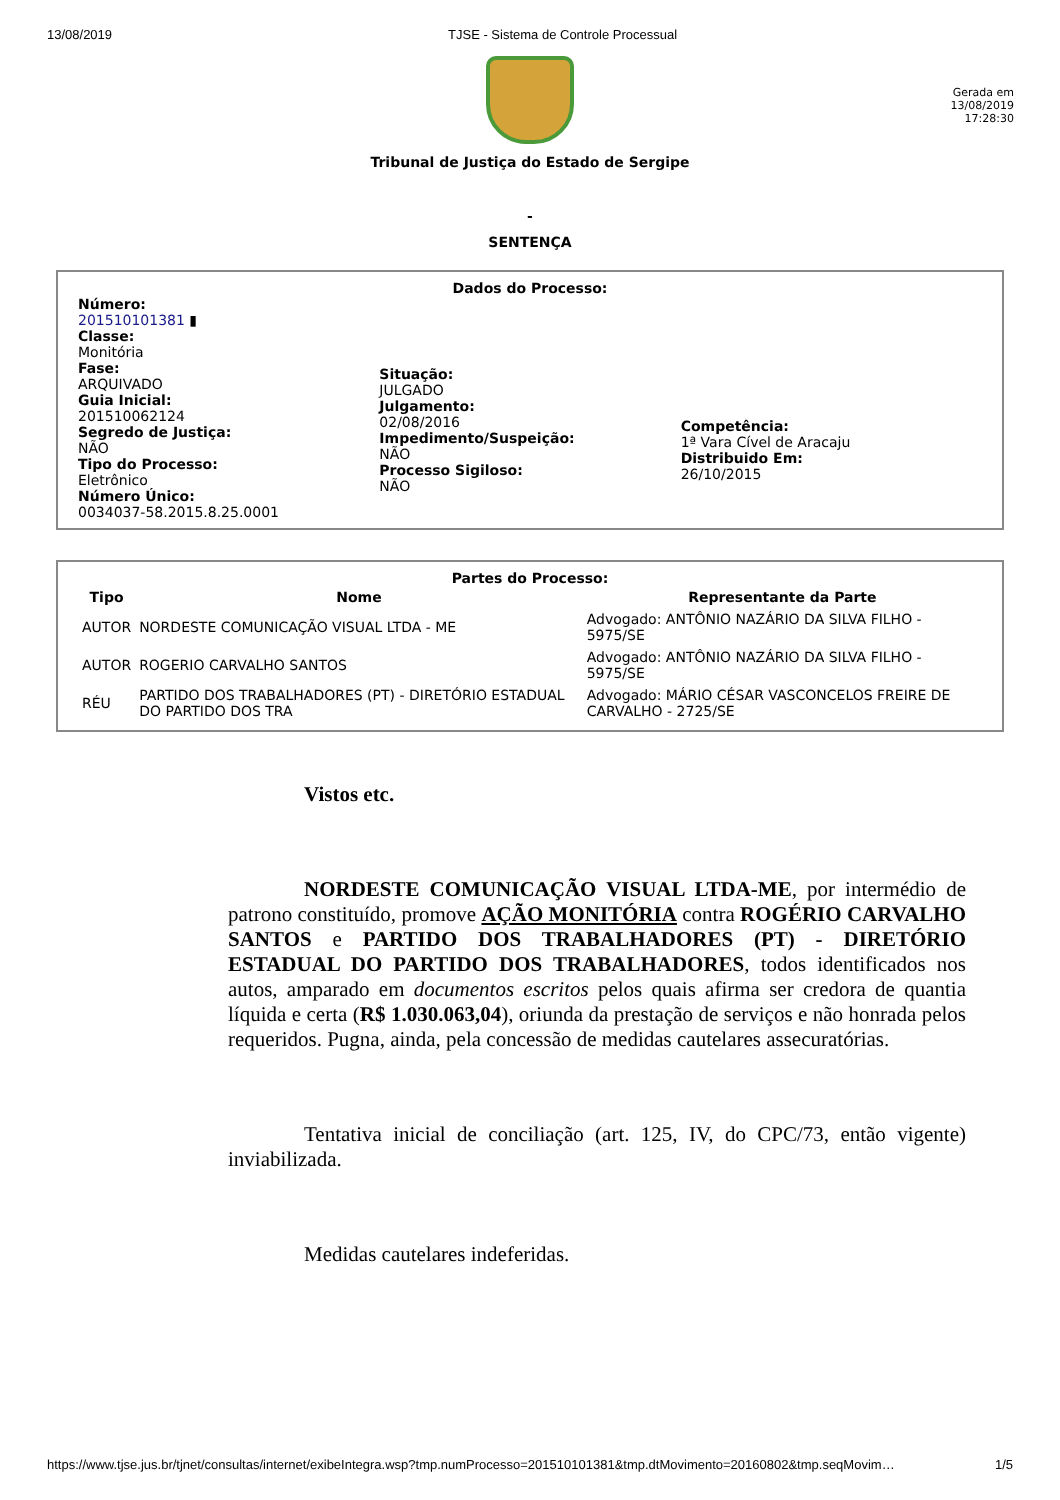13/08/2019 TJSE - Sistema de Controle Processual
Gerada em
13/08/2019
17:28:30
Tribunal de Justiça do Estado de Sergipe
-
SENTENÇA
Dados do Processo:
Número:
201510101381 ▮
Classe:
Monitória
Fase:
ARQUIVADO
Guia Inicial:
201510062124
Segredo de Justiça:
NÃO
Tipo do Processo:
Eletrônico
Número Único:
0034037-58.2015.8.25.0001
Situação:
JULGADO
Julgamento:
02/08/2016
Impedimento/Suspeição:
NÃO
Processo Sigiloso:
NÃO
Competência:
1ª Vara Cível de Aracaju
Distribuido Em:
26/10/2015
Partes do Processo:
| Tipo | Nome | Representante da Parte |
| --- | --- | --- |
| AUTOR | NORDESTE COMUNICAÇÃO VISUAL LTDA - ME | Advogado: ANTÔNIO NAZÁRIO DA SILVA FILHO - 5975/SE |
| AUTOR | ROGERIO CARVALHO SANTOS | Advogado: ANTÔNIO NAZÁRIO DA SILVA FILHO - 5975/SE |
| RÉU | PARTIDO DOS TRABALHADORES (PT) - DIRETÓRIO ESTADUAL DO PARTIDO DOS TRA | Advogado: MÁRIO CÉSAR VASCONCELOS FREIRE DE CARVALHO - 2725/SE |
Vistos etc.
NORDESTE COMUNICAÇÃO VISUAL LTDA-ME, por intermédio de patrono constituído, promove AÇÃO MONITÓRIA contra ROGÉRIO CARVALHO SANTOS e PARTIDO DOS TRABALHADORES (PT) - DIRETÓRIO ESTADUAL DO PARTIDO DOS TRABALHADORES, todos identificados nos autos, amparado em documentos escritos pelos quais afirma ser credora de quantia líquida e certa (R$ 1.030.063,04), oriunda da prestação de serviços e não honrada pelos requeridos. Pugna, ainda, pela concessão de medidas cautelares assecuratórias.
Tentativa inicial de conciliação (art. 125, IV, do CPC/73, então vigente) inviabilizada.
Medidas cautelares indeferidas.
https://www.tjse.jus.br/tjnet/consultas/internet/exibeIntegra.wsp?tmp.numProcesso=201510101381&tmp.dtMovimento=20160802&tmp.seqMovim… 1/5